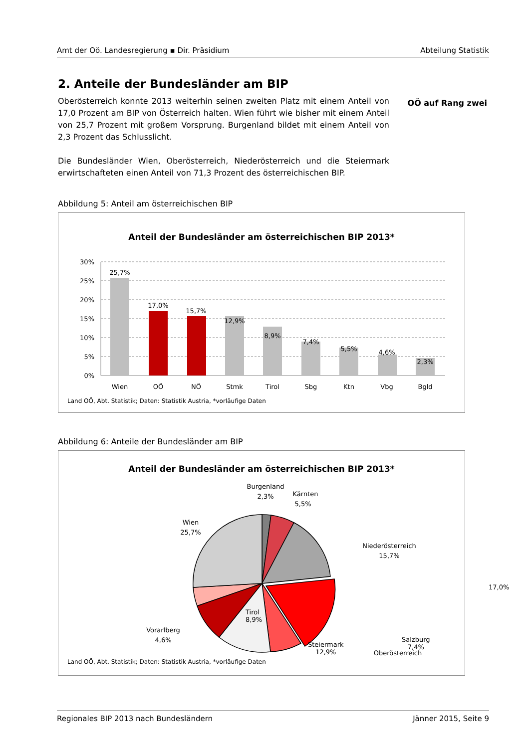Amt der Oö. Landesregierung ▪ Dir. Präsidium Abteilung Statistik
2. Anteile der Bundesländer am BIP
Oberösterreich konnte 2013 weiterhin seinen zweiten Platz mit einem Anteil von 17,0 Prozent am BIP von Österreich halten. Wien führt wie bisher mit einem Anteil von 25,7 Prozent mit großem Vorsprung. Burgenland bildet mit einem Anteil von 2,3 Prozent das Schlusslicht.
Die Bundesländer Wien, Oberösterreich, Niederösterreich und die Steiermark erwirtschafteten einen Anteil von 71,3 Prozent des österreichischen BIP.
OÖ auf Rang zwei
Abbildung 5: Anteil am österreichischen BIP
Anteil der Bundesländer am österreichischen BIP 2013*
30%
25%
20%
15%
10%
5%
0%
25,7%
17,0%
15,7%
12,9%
8,9%
7,4%
5,5%
4,6%
2,3%
Wien
OÖ
NÖ
Stmk
Tirol
Sbg
Ktn
Vbg
Bgld
Land OÖ, Abt. Statistik; Daten: Statistik Austria, *vorläufige Daten
Abbildung 6: Anteile der Bundesländer am BIP
Anteil der Bundesländer am österreichischen BIP 2013*
Burgenland
2,3%
Kärnten
5,5%
Wien
25,7%
Niederösterreich
15,7%
Vorarlberg
4,6%
Oberösterreich
Tirol
8,9%
Steiermark
12,9%
Salzburg
7,4%
17,0%
Land OÖ, Abt. Statistik; Daten: Statistik Austria, *vorläufige Daten
Regionales BIP 2013 nach Bundesländern Jänner 2015, Seite 9